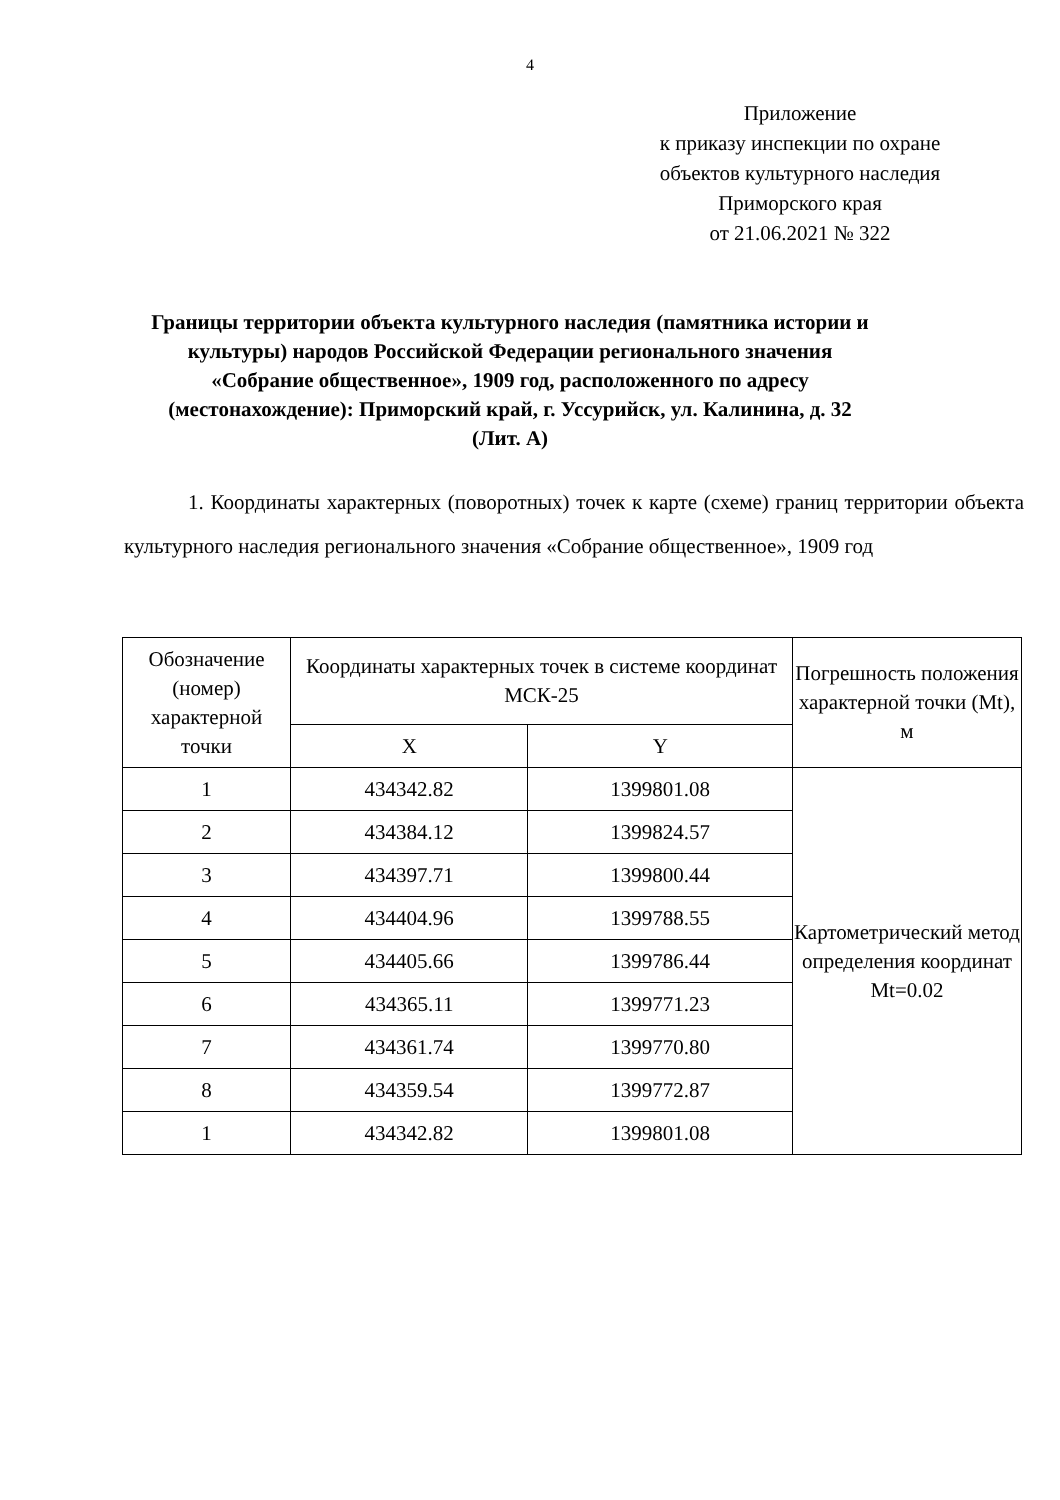4
Приложение
к приказу инспекции по охране объектов культурного наследия Приморского края
от 21.06.2021 № 322
Границы территории объекта культурного наследия (памятника истории и культуры) народов Российской Федерации регионального значения «Собрание общественное», 1909 год, расположенного по адресу (местонахождение): Приморский край, г. Уссурийск, ул. Калинина, д. 32 (Лит. А)
1. Координаты характерных (поворотных) точек к карте (схеме) границ территории объекта культурного наследия регионального значения «Собрание общественное», 1909 год
| Обозначение (номер) характерной точки | Координаты характерных точек в системе координат МСК-25 | | Погрешность положения характерной точки (Mt), м |
| --- | --- | --- | --- |
| | X | Y | |
| 1 | 434342.82 | 1399801.08 | Картометрический метод определения координат Mt=0.02 |
| 2 | 434384.12 | 1399824.57 | |
| 3 | 434397.71 | 1399800.44 | |
| 4 | 434404.96 | 1399788.55 | |
| 5 | 434405.66 | 1399786.44 | |
| 6 | 434365.11 | 1399771.23 | |
| 7 | 434361.74 | 1399770.80 | |
| 8 | 434359.54 | 1399772.87 | |
| 1 | 434342.82 | 1399801.08 | |